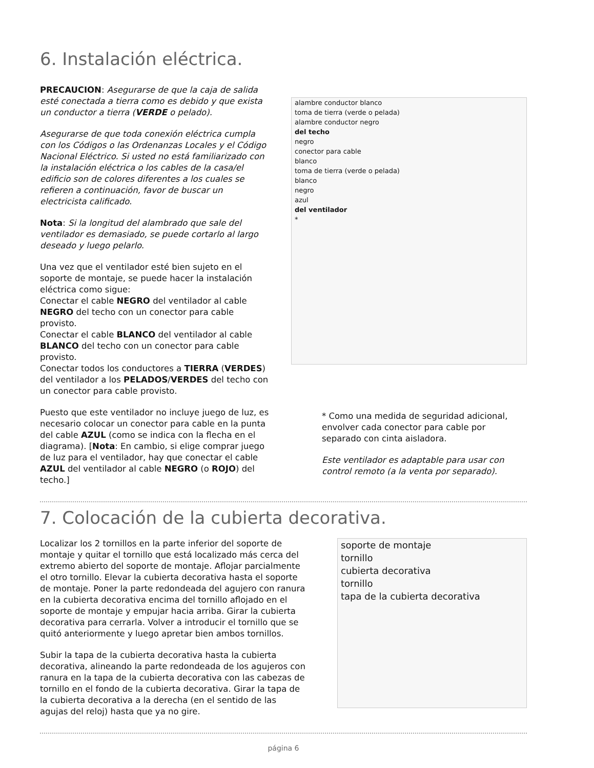6. Instalación eléctrica.
PRECAUCION: Asegurarse de que la caja de salida esté conectada a tierra como es debido y que exista un conductor a tierra (VERDE o pelado).
Asegurarse de que toda conexión eléctrica cumpla con los Códigos o las Ordenanzas Locales y el Código Nacional Eléctrico. Si usted no está familiarizado con la instalación eléctrica o los cables de la casa/el edificio son de colores diferentes a los cuales se refieren a continuación, favor de buscar un electricista calificado.
Nota: Si la longitud del alambrado que sale del ventilador es demasiado, se puede cortarlo al largo deseado y luego pelarlo.
Una vez que el ventilador esté bien sujeto en el soporte de montaje, se puede hacer la instalación eléctrica como sigue:
Conectar el cable NEGRO del ventilador al cable NEGRO del techo con un conector para cable provisto.
Conectar el cable BLANCO del ventilador al cable BLANCO del techo con un conector para cable provisto.
Conectar todos los conductores a TIERRA (VERDES) del ventilador a los PELADOS/VERDES del techo con un conector para cable provisto.
Puesto que este ventilador no incluye juego de luz, es necesario colocar un conector para cable en la punta del cable AZUL (como se indica con la flecha en el diagrama). [Nota: En cambio, si elige comprar juego de luz para el ventilador, hay que conectar el cable AZUL del ventilador al cable NEGRO (o ROJO) del techo.]
alambre conductor blanco
toma de tierra (verde o pelada)
alambre conductor negro
del techo
negro
conector para cable
blanco
toma de tierra (verde o pelada)
blanco
negro
azul
del ventilador
*
* Como una medida de seguridad adicional, envolver cada conector para cable por separado con cinta aisladora.
Este ventilador es adaptable para usar con control remoto (a la venta por separado).
7. Colocación de la cubierta decorativa.
Localizar los 2 tornillos en la parte inferior del soporte de montaje y quitar el tornillo que está localizado más cerca del extremo abierto del soporte de montaje. Aflojar parcialmente el otro tornillo. Elevar la cubierta decorativa hasta el soporte de montaje. Poner la parte redondeada del agujero con ranura en la cubierta decorativa encima del tornillo aflojado en el soporte de montaje y empujar hacia arriba. Girar la cubierta decorativa para cerrarla. Volver a introducir el tornillo que se quitó anteriormente y luego apretar bien ambos tornillos.
Subir la tapa de la cubierta decorativa hasta la cubierta decorativa, alineando la parte redondeada de los agujeros con ranura en la tapa de la cubierta decorativa con las cabezas de tornillo en el fondo de la cubierta decorativa. Girar la tapa de la cubierta decorativa a la derecha (en el sentido de las agujas del reloj) hasta que ya no gire.
soporte de montaje
tornillo
cubierta decorativa
tornillo
tapa de la cubierta decorativa
página 6